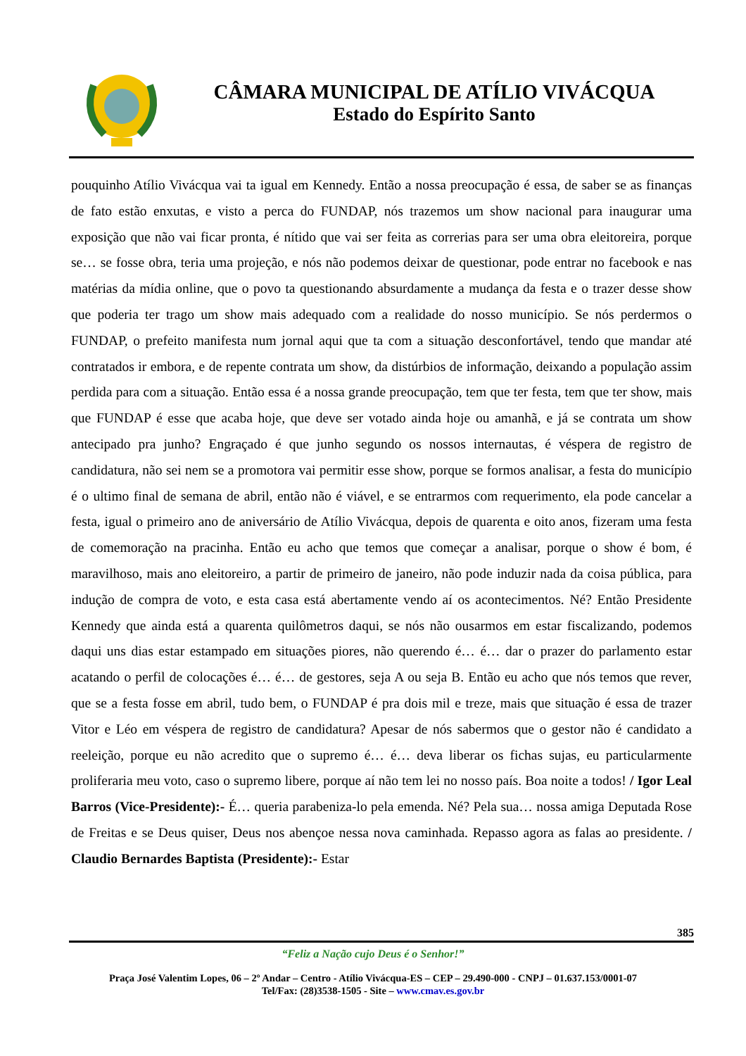CÂMARA MUNICIPAL DE ATÍLIO VIVÁCQUA
Estado do Espírito Santo
pouquinho Atílio Vivácqua vai ta igual em Kennedy. Então a nossa preocupação é essa, de saber se as finanças de fato estão enxutas, e visto a perca do FUNDAP, nós trazemos um show nacional para inaugurar uma exposição que não vai ficar pronta, é nítido que vai ser feita as correrias para ser uma obra eleitoreira, porque se… se fosse obra, teria uma projeção, e nós não podemos deixar de questionar, pode entrar no facebook e nas matérias da mídia online, que o povo ta questionando absurdamente a mudança da festa e o trazer desse show que poderia ter trago um show mais adequado com a realidade do nosso município. Se nós perdermos o FUNDAP, o prefeito manifesta num jornal aqui que ta com a situação desconfortável, tendo que mandar até contratados ir embora, e de repente contrata um show, da distúrbios de informação, deixando a população assim perdida para com a situação. Então essa é a nossa grande preocupação, tem que ter festa, tem que ter show, mais que FUNDAP é esse que acaba hoje, que deve ser votado ainda hoje ou amanhã, e já se contrata um show antecipado pra junho? Engraçado é que junho segundo os nossos internautas, é véspera de registro de candidatura, não sei nem se a promotora vai permitir esse show, porque se formos analisar, a festa do município é o ultimo final de semana de abril, então não é viável, e se entrarmos com requerimento, ela pode cancelar a festa, igual o primeiro ano de aniversário de Atílio Vivácqua, depois de quarenta e oito anos, fizeram uma festa de comemoração na pracinha. Então eu acho que temos que começar a analisar, porque o show é bom, é maravilhoso, mais ano eleitoreiro, a partir de primeiro de janeiro, não pode induzir nada da coisa pública, para indução de compra de voto, e esta casa está abertamente vendo aí os acontecimentos. Né? Então Presidente Kennedy que ainda está a quarenta quilômetros daqui, se nós não ousarmos em estar fiscalizando, podemos daqui uns dias estar estampado em situações piores, não querendo é… é… dar o prazer do parlamento estar acatando o perfil de colocações é… é… de gestores, seja A ou seja B. Então eu acho que nós temos que rever, que se a festa fosse em abril, tudo bem, o FUNDAP é pra dois mil e treze, mais que situação é essa de trazer Vitor e Léo em véspera de registro de candidatura? Apesar de nós sabermos que o gestor não é candidato a reeleição, porque eu não acredito que o supremo é… é… deva liberar os fichas sujas, eu particularmente proliferaria meu voto, caso o supremo libere, porque aí não tem lei no nosso país. Boa noite a todos! / Igor Leal Barros (Vice-Presidente):- É… queria parabeniza-lo pela emenda. Né? Pela sua… nossa amiga Deputada Rose de Freitas e se Deus quiser, Deus nos abençoe nessa nova caminhada. Repasso agora as falas ao presidente. / Claudio Bernardes Baptista (Presidente):- Estar
385
“Feliz a Nação cujo Deus é o Senhor!”
Praça José Valentim Lopes, 06 – 2º Andar – Centro - Atílio Vivácqua-ES – CEP – 29.490-000 - CNPJ – 01.637.153/0001-07
Tel/Fax: (28)3538-1505 - Site – www.cmav.es.gov.br